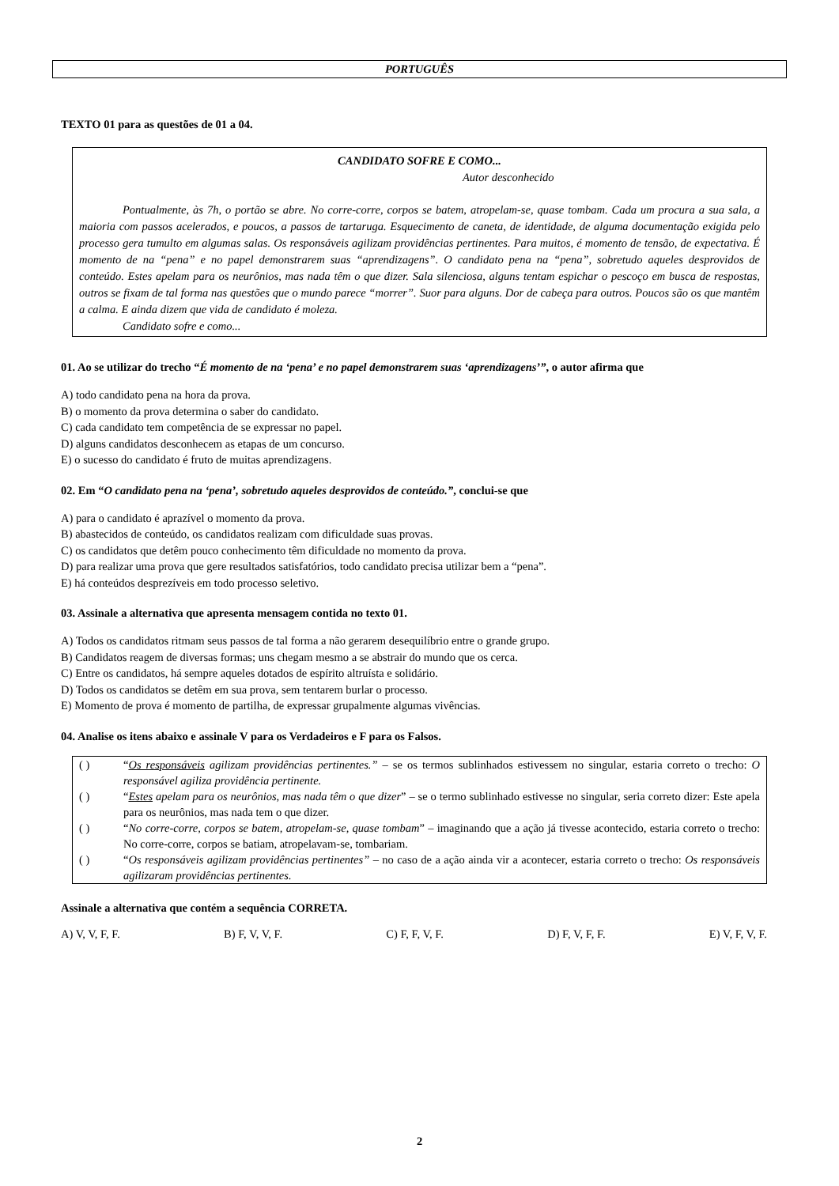PORTUGUÊS
TEXTO 01 para as questões de 01 a 04.
CANDIDATO SOFRE E COMO...
Autor desconhecido
Pontualmente, às 7h, o portão se abre. No corre-corre, corpos se batem, atropelam-se, quase tombam. Cada um procura a sua sala, a maioria com passos acelerados, e poucos, a passos de tartaruga. Esquecimento de caneta, de identidade, de alguma documentação exigida pelo processo gera tumulto em algumas salas. Os responsáveis agilizam providências pertinentes. Para muitos, é momento de tensão, de expectativa. É momento de na “pena” e no papel demonstrarem suas “aprendizagens”. O candidato pena na “pena”, sobretudo aqueles desprovidos de conteúdo. Estes apelam para os neurônios, mas nada têm o que dizer. Sala silenciosa, alguns tentam espichar o pescoço em busca de respostas, outros se fixam de tal forma nas questões que o mundo parece “morrer”. Suor para alguns. Dor de cabeça para outros. Poucos são os que mantêm a calma. E ainda dizem que vida de candidato é moleza.
Candidato sofre e como...
01. Ao se utilizar do trecho “É momento de na ‘pena’ e no papel demonstrarem suas ‘aprendizagens’”, o autor afirma que
A) todo candidato pena na hora da prova.
B) o momento da prova determina o saber do candidato.
C) cada candidato tem competência de se expressar no papel.
D) alguns candidatos desconhecem as etapas de um concurso.
E) o sucesso do candidato é fruto de muitas aprendizagens.
02. Em “O candidato pena na ‘pena’, sobretudo aqueles desprovidos de conteúdo.”, conclui-se que
A) para o candidato é aprazível o momento da prova.
B) abastecidos de conteúdo, os candidatos realizam com dificuldade suas provas.
C) os candidatos que detêm pouco conhecimento têm dificuldade no momento da prova.
D) para realizar uma prova que gere resultados satisfatórios, todo candidato precisa utilizar bem a “pena”.
E) há conteúdos desprezíveis em todo processo seletivo.
03. Assinale a alternativa que apresenta mensagem contida no texto 01.
A) Todos os candidatos ritmam seus passos de tal forma a não gerarem desequilíbrio entre o grande grupo.
B) Candidatos reagem de diversas formas; uns chegam mesmo a se abstrair do mundo que os cerca.
C) Entre os candidatos, há sempre aqueles dotados de espírito altruísta e solidário.
D) Todos os candidatos se detêm em sua prova, sem tentarem burlar o processo.
E) Momento de prova é momento de partilha, de expressar grupalmente algumas vivências.
04. Analise os itens abaixo e assinale V para os Verdadeiros e F para os Falsos.
| ( ) | “ Os responsáveis agilizam providências pertinentes.” – se os termos sublinhados estivessem no singular, estaria correto o trecho: O responsável agiliza providência pertinente. |
| ( ) | “ Estes apelam para os neurônios, mas nada têm o que dizer ” – se o termo sublinhado estivesse no singular, seria correto dizer: Este apela para os neurônios, mas nada tem o que dizer. |
| ( ) | “ No corre-corre, corpos se batem, atropelam-se, quase tombam ” – imaginando que a ação já tivesse acontecido, estaria correto o trecho: No corre-corre, corpos se batiam, atropelavam-se, tombariam. |
| ( ) | “ Os responsáveis agilizam providências pertinentes” – no caso de a ação ainda vir a acontecer, estaria correto o trecho: Os responsáveis agilizaram providências pertinentes. |
Assinale a alternativa que contém a sequência CORRETA.
A) V, V, F, F. B) F, V, V, F. C) F, F, V, F. D) F, V, F, F. E) V, F, V, F.
2